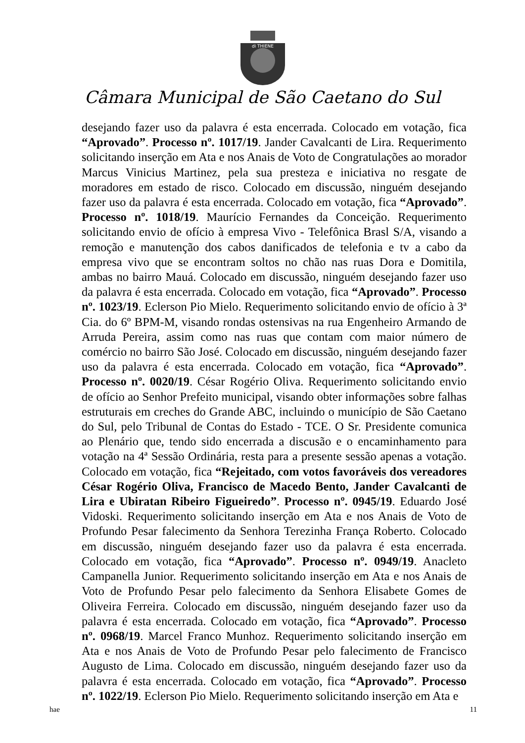di THIENE
Câmara Municipal de São Caetano do Sul
desejando fazer uso da palavra é esta encerrada. Colocado em votação, fica “Aprovado”. Processo nº. 1017/19. Jander Cavalcanti de Lira. Requerimento solicitando inserção em Ata e nos Anais de Voto de Congratulações ao morador Marcus Vinicius Martinez, pela sua presteza e iniciativa no resgate de moradores em estado de risco. Colocado em discussão, ninguém desejando fazer uso da palavra é esta encerrada. Colocado em votação, fica “Aprovado”. Processo nº. 1018/19. Maurício Fernandes da Conceição. Requerimento solicitando envio de ofício à empresa Vivo - Telefônica Brasl S/A, visando a remoção e manutenção dos cabos danificados de telefonia e tv a cabo da empresa vivo que se encontram soltos no chão nas ruas Dora e Domitila, ambas no bairro Mauá. Colocado em discussão, ninguém desejando fazer uso da palavra é esta encerrada. Colocado em votação, fica “Aprovado”. Processo nº. 1023/19. Eclerson Pio Mielo. Requerimento solicitando envio de ofício à 3ª Cia. do 6º BPM-M, visando rondas ostensivas na rua Engenheiro Armando de Arruda Pereira, assim como nas ruas que contam com maior número de comércio no bairro São José. Colocado em discussão, ninguém desejando fazer uso da palavra é esta encerrada. Colocado em votação, fica “Aprovado”. Processo nº. 0020/19. César Rogério Oliva. Requerimento solicitando envio de ofício ao Senhor Prefeito municipal, visando obter informações sobre falhas estruturais em creches do Grande ABC, incluindo o município de São Caetano do Sul, pelo Tribunal de Contas do Estado - TCE. O Sr. Presidente comunica ao Plenário que, tendo sido encerrada a discusão e o encaminhamento para votação na 4ª Sessão Ordinária, resta para a presente sessão apenas a votação. Colocado em votação, fica “Rejeitado, com votos favoráveis dos vereadores César Rogério Oliva, Francisco de Macedo Bento, Jander Cavalcanti de Lira e Ubiratan Ribeiro Figueiredo”. Processo nº. 0945/19. Eduardo José Vidoski. Requerimento solicitando inserção em Ata e nos Anais de Voto de Profundo Pesar falecimento da Senhora Terezinha França Roberto. Colocado em discussão, ninguém desejando fazer uso da palavra é esta encerrada. Colocado em votação, fica “Aprovado”. Processo nº. 0949/19. Anacleto Campanella Junior. Requerimento solicitando inserção em Ata e nos Anais de Voto de Profundo Pesar pelo falecimento da Senhora Elisabete Gomes de Oliveira Ferreira. Colocado em discussão, ninguém desejando fazer uso da palavra é esta encerrada. Colocado em votação, fica “Aprovado”. Processo nº. 0968/19. Marcel Franco Munhoz. Requerimento solicitando inserção em Ata e nos Anais de Voto de Profundo Pesar pelo falecimento de Francisco Augusto de Lima. Colocado em discussão, ninguém desejando fazer uso da palavra é esta encerrada. Colocado em votação, fica “Aprovado”. Processo nº. 1022/19. Eclerson Pio Mielo. Requerimento solicitando inserção em Ata e
hae 11